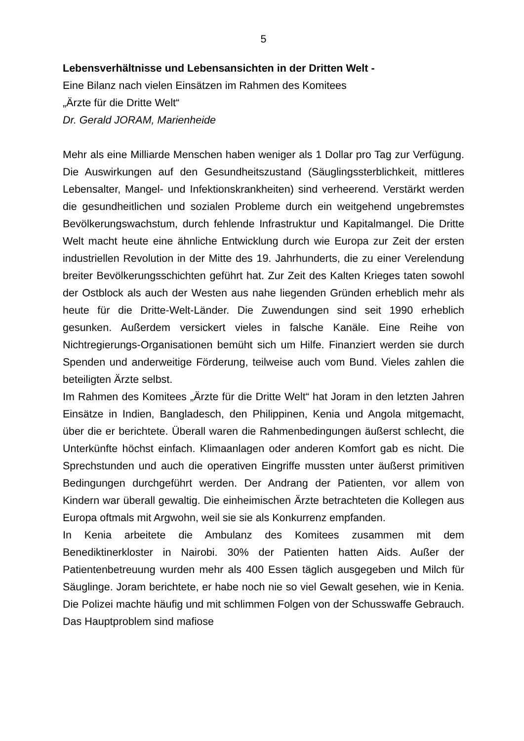5
Lebensverhältnisse und Lebensansichten in der Dritten Welt -
Eine Bilanz nach vielen Einsätzen im Rahmen des Komitees
„Ärzte für die Dritte Welt“
Dr. Gerald JORAM, Marienheide
Mehr als eine Milliarde Menschen haben weniger als 1 Dollar pro Tag zur Verfügung. Die Auswirkungen auf den Gesundheitszustand (Säuglingssterblichkeit, mittleres Lebensalter, Mangel- und Infektionskrankheiten) sind verheerend. Verstärkt werden die gesundheitlichen und sozialen Probleme durch ein weitgehend ungebremstes Bevölkerungswachstum, durch fehlende Infrastruktur und Kapitalmangel. Die Dritte Welt macht heute eine ähnliche Entwicklung durch wie Europa zur Zeit der ersten industriellen Revolution in der Mitte des 19. Jahrhunderts, die zu einer Verelendung breiter Bevölkerungsschichten geführt hat. Zur Zeit des Kalten Krieges taten sowohl der Ostblock als auch der Westen aus nahe liegenden Gründen erheblich mehr als heute für die Dritte-Welt-Länder. Die Zuwendungen sind seit 1990 erheblich gesunken. Außerdem versickert vieles in falsche Kanäle. Eine Reihe von Nichtregierungs-Organisationen bemüht sich um Hilfe. Finanziert werden sie durch Spenden und anderweitige Förderung, teilweise auch vom Bund. Vieles zahlen die beteiligten Ärzte selbst.
Im Rahmen des Komitees „Ärzte für die Dritte Welt“ hat Joram in den letzten Jahren Einsätze in Indien, Bangladesch, den Philippinen, Kenia und Angola mitgemacht, über die er berichtete. Überall waren die Rahmenbedingungen äußerst schlecht, die Unterkünfte höchst einfach. Klimaanlagen oder anderen Komfort gab es nicht. Die Sprechstunden und auch die operativen Eingriffe mussten unter äußerst primitiven Bedingungen durchgeführt werden. Der Andrang der Patienten, vor allem von Kindern war überall gewaltig. Die einheimischen Ärzte betrachteten die Kollegen aus Europa oftmals mit Argwohn, weil sie sie als Konkurrenz empfanden.
In Kenia arbeitete die Ambulanz des Komitees zusammen mit dem Benediktinerkloster in Nairobi. 30% der Patienten hatten Aids. Außer der Patientenbetreuung wurden mehr als 400 Essen täglich ausgegeben und Milch für Säuglinge. Joram berichtete, er habe noch nie so viel Gewalt gesehen, wie in Kenia. Die Polizei machte häufig und mit schlimmen Folgen von der Schusswaffe Gebrauch. Das Hauptproblem sind mafiose